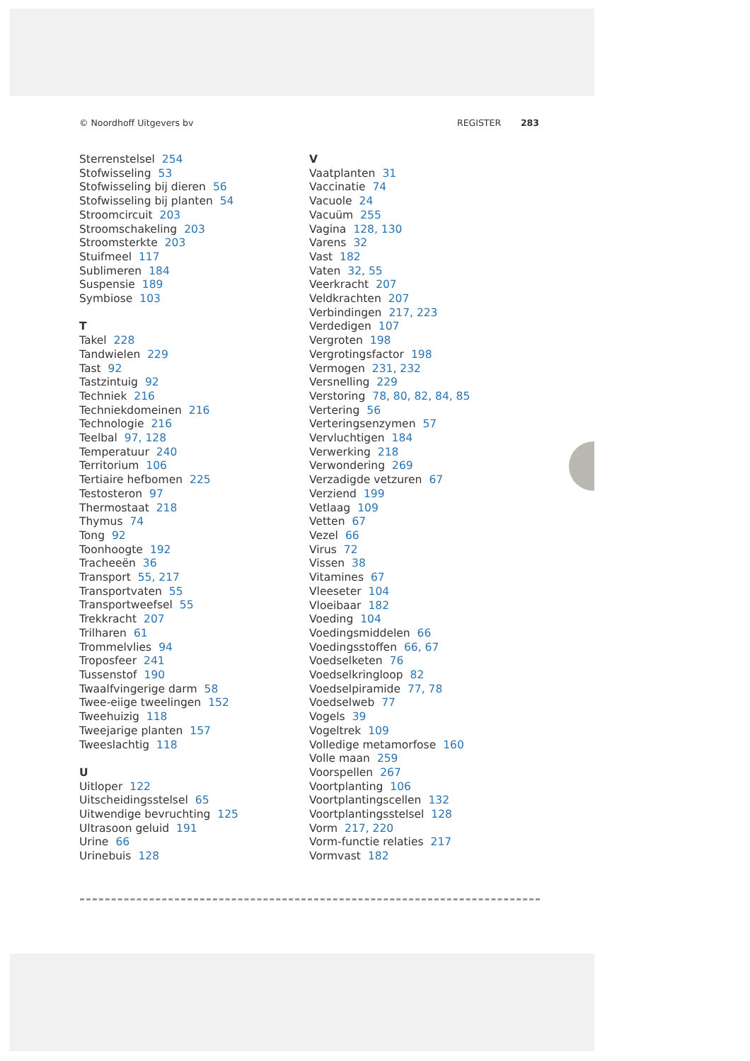© Noordhoff Uitgevers bv REGISTER 283
Sterrenstelsel 254
Stofwisseling 53
Stofwisseling bij dieren 56
Stofwisseling bij planten 54
Stroomcircuit 203
Stroomschakeling 203
Stroomsterkte 203
Stuifmeel 117
Sublimeren 184
Suspensie 189
Symbiose 103
T
Takel 228
Tandwielen 229
Tast 92
Tastzintuig 92
Techniek 216
Techniekdomeinen 216
Technologie 216
Teelbal 97, 128
Temperatuur 240
Territorium 106
Tertiaire hefbomen 225
Testosteron 97
Thermostaat 218
Thymus 74
Tong 92
Toonhoogte 192
Tracheeën 36
Transport 55, 217
Transportvaten 55
Transportweefsel 55
Trekkracht 207
Trilharen 61
Trommelvlies 94
Troposfeer 241
Tussenstof 190
Twaalfvingerige darm 58
Twee-eiige tweelingen 152
Tweehuizig 118
Tweejarige planten 157
Tweeslachtig 118
U
Uitloper 122
Uitscheidingsstelsel 65
Uitwendige bevruchting 125
Ultrasoon geluid 191
Urine 66
Urinebuis 128
V
Vaatplanten 31
Vaccinatie 74
Vacuole 24
Vacuüm 255
Vagina 128, 130
Varens 32
Vast 182
Vaten 32, 55
Veerkracht 207
Veldkrachten 207
Verbindingen 217, 223
Verdedigen 107
Vergroten 198
Vergrotingsfactor 198
Vermogen 231, 232
Versnelling 229
Verstoring 78, 80, 82, 84, 85
Vertering 56
Verteringsenzymen 57
Vervluchtigen 184
Verwerking 218
Verwondering 269
Verzadigde vetzuren 67
Verziend 199
Vetlaag 109
Vetten 67
Vezel 66
Virus 72
Vissen 38
Vitamines 67
Vleeseter 104
Vloeibaar 182
Voeding 104
Voedingsmiddelen 66
Voedingsstoffen 66, 67
Voedselketen 76
Voedselkringloop 82
Voedselpiramide 77, 78
Voedselweb 77
Vogels 39
Vogeltrek 109
Volledige metamorfose 160
Volle maan 259
Voorspellen 267
Voortplanting 106
Voortplantingscellen 132
Voortplantingsstelsel 128
Vorm 217, 220
Vorm-functie relaties 217
Vormvast 182